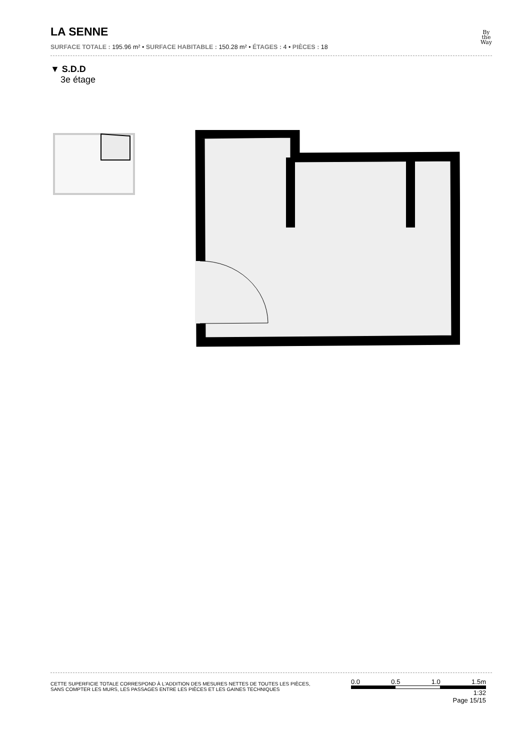LA SENNE
By
the
Way
SURFACE TOTALE : 195.96 m² • SURFACE HABITABLE : 150.28 m² • ÉTAGES : 4 • PIÈCES : 18
▼ S.D.D
3e étage
CETTE SUPERFICIE TOTALE CORRESPOND À L'ADDITION DES MESURES NETTES DE TOUTES LES PIÈCES,
SANS COMPTER LES MURS, LES PASSAGES ENTRE LES PIÈCES ET LES GAINES TECHNIQUES
0.0 0.5 1.0 1.5m
1:32
Page 15/15